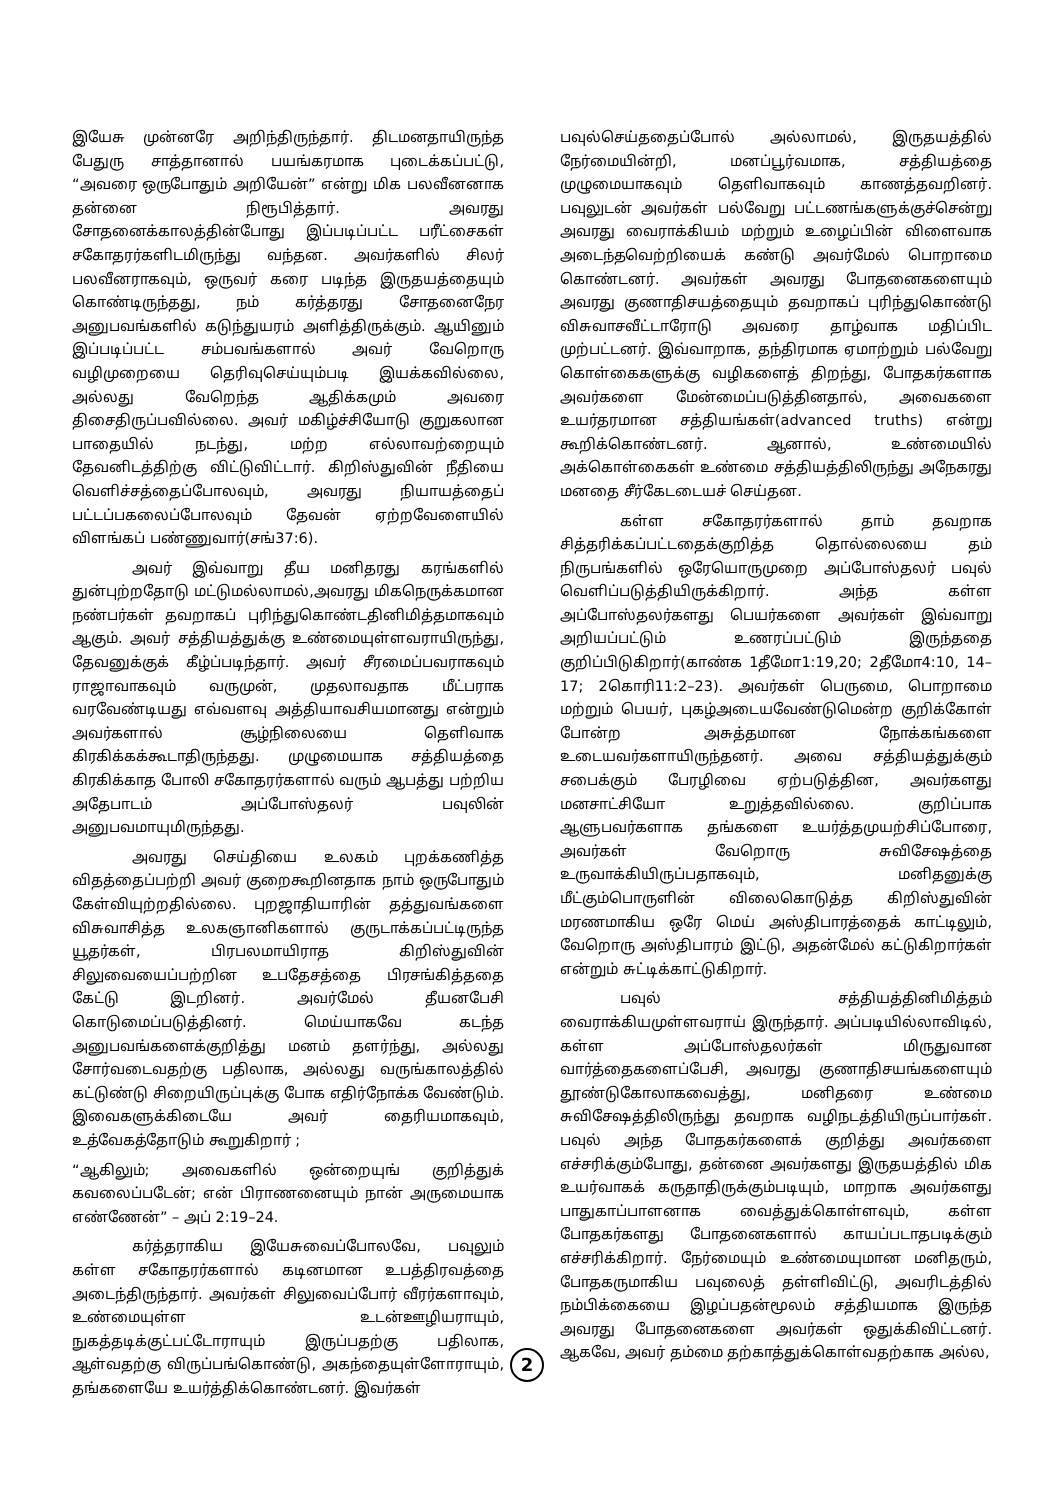இயேசு முன்னரே அறிந்திருந்தார். திடமனதாயிருந்த பேதுரு சாத்தானால் பயங்கரமாக புடைக்கப்பட்டு, “அவரை ஒருபோதும் அறியேன்” என்று மிக பலவீனனாக தன்னை நிரூபித்தார். அவரது சோதனைக்காலத்தின்போது இப்படிப்பட்ட பரீட்சைகள் சகோதரர்களிடமிருந்து வந்தன. அவர்களில் சிலர் பலவீனராகவும், ஒருவர் கரை படிந்த இருதயத்தையும் கொண்டிருந்தது, நம் கர்த்தரது சோதனைநேர அனுபவங்களில் கடுந்துயரம் அளித்திருக்கும். ஆயினும் இப்படிப்பட்ட சம்பவங்களால் அவர் வேறொரு வழிமுறையை தெரிவுசெய்யும்படி இயக்கவில்லை, அல்லது வேறெந்த ஆதிக்கமும் அவரை திசைதிருப்பவில்லை. அவர் மகிழ்ச்சியோடு குறுகலான பாதையில் நடந்து, மற்ற எல்லாவற்றையும் தேவனிடத்திற்கு விட்டுவிட்டார். கிறிஸ்துவின் நீதியை வெளிச்சத்தைப்போலவும், அவரது நியாயத்தைப் பட்டப்பகலைப்போலவும் தேவன் ஏற்றவேளையில் விளங்கப் பண்ணுவார்(சங்37:6).
அவர் இவ்வாறு தீய மனிதரது கரங்களில் துன்புற்றதோடு மட்டுமல்லாமல்,அவரது மிகநெருக்கமான நண்பர்கள் தவறாகப் புரிந்துகொண்டதினிமித்தமாகவும் ஆகும். அவர் சத்தியத்துக்கு உண்மையுள்ளவராயிருந்து, தேவனுக்குக் கீழ்ப்படிந்தார். அவர் சீரமைப்பவராகவும் ராஜாவாகவும் வருமுன், முதலாவதாக மீட்பராக வரவேண்டியது எவ்வளவு அத்தியாவசியமானது என்றும் அவர்களால் சூழ்நிலையை தெளிவாக கிரகிக்கக்கூடாதிருந்தது. முழுமையாக சத்தியத்தை கிரகிக்காத போலி சகோதரர்களால் வரும் ஆபத்து பற்றிய அதேபாடம் அப்போஸ்தலர் பவுலின் அனுபவமாயுமிருந்தது.
அவரது செய்தியை உலகம் புறக்கணித்த விதத்தைப்பற்றி அவர் குறைகூறினதாக நாம் ஒருபோதும் கேள்வியுற்றதில்லை. புறஜாதியாரின் தத்துவங்களை விசுவாசித்த உலகஞானிகளால் குருடாக்கப்பட்டிருந்த யூதர்கள், பிரபலமாயிராத கிறிஸ்துவின் சிலுவையைப்பற்றின உபதேசத்தை பிரசங்கித்ததை கேட்டு இடறினர். அவர்மேல் தீயனபேசி கொடுமைப்படுத்தினர். மெய்யாகவே கடந்த அனுபவங்களைக்குறித்து மனம் தளர்ந்து, அல்லது சோர்வடைவதற்கு பதிலாக, அல்லது வருங்காலத்தில் கட்டுண்டு சிறையிருப்புக்கு போக எதிர்நோக்க வேண்டும். இவைகளுக்கிடையே அவர் தைரியமாகவும், உத்வேகத்தோடும் கூறுகிறார் ;
“ஆகிலும்; அவைகளில் ஒன்றையுங் குறித்துக் கவலைப்படேன்; என் பிராணனையும் நான் அருமையாக எண்ணேன்” – அப் 2:19–24.
கர்த்தராகிய இயேசுவைப்போலவே, பவுலும் கள்ள சகோதரர்களால் கடினமான உபத்திரவத்தை அடைந்திருந்தார். அவர்கள் சிலுவைப்போர் வீரர்களாவும், உண்மையுள்ள உடன்ஊழியராயும், நுகத்தடிக்குட்பட்டோராயும் இருப்பதற்கு பதிலாக, ஆள்வதற்கு விருப்பங்கொண்டு, அகந்தையுள்ளோராயும், தங்களையே உயர்த்திக்கொண்டனர். இவர்கள்
பவுல்செய்ததைப்போல் அல்லாமல், இருதயத்தில் நேர்மையின்றி, மனப்பூர்வமாக, சத்தியத்தை முழுமையாகவும் தெளிவாகவும் காணத்தவறினர். பவுலுடன் அவர்கள் பல்வேறு பட்டணங்களுக்குச்சென்று அவரது வைராக்கியம் மற்றும் உழைப்பின் விளைவாக அடைந்தவெற்றியைக் கண்டு அவர்மேல் பொறாமை கொண்டனர். அவர்கள் அவரது போதனைகளையும் அவரது குணாதிசயத்தையும் தவறாகப் புரிந்துகொண்டு விசுவாசவீட்டாரோடு அவரை தாழ்வாக மதிப்பிட முற்பட்டனர். இவ்வாறாக, தந்திரமாக ஏமாற்றும் பல்வேறு கொள்கைகளுக்கு வழிகளைத் திறந்து, போதகர்களாக அவர்களை மேன்மைப்படுத்தினதால், அவைகளை உயர்தரமான சத்தியங்கள்(advanced truths) என்று கூறிக்கொண்டனர். ஆனால், உண்மையில் அக்கொள்கைகள் உண்மை சத்தியத்திலிருந்து அநேகரது மனதை சீர்கேடடையச் செய்தன.
கள்ள சகோதரர்களால் தாம் தவறாக சித்தரிக்கப்பட்டதைக்குறித்த தொல்லையை தம் நிருபங்களில் ஒரேயொருமுறை அப்போஸ்தலர் பவுல் வெளிப்படுத்தியிருக்கிறார். அந்த கள்ள அப்போஸ்தலர்களது பெயர்களை அவர்கள் இவ்வாறு அறியப்பட்டும் உணரப்பட்டும் இருந்ததை குறிப்பிடுகிறார்(காண்க 1தீமோ1:19,20; 2தீமோ4:10, 14–17; 2கொரி11:2–23). அவர்கள் பெருமை, பொறாமை மற்றும் பெயர், புகழ்அடையவேண்டுமென்ற குறிக்கோள் போன்ற அசுத்தமான நோக்கங்களை உடையவர்களாயிருந்தனர். அவை சத்தியத்துக்கும் சபைக்கும் பேரழிவை ஏற்படுத்தின, அவர்களது மனசாட்சியோ உறுத்தவில்லை. குறிப்பாக ஆளுபவர்களாக தங்களை உயர்த்தமுயற்சிப்போரை, அவர்கள் வேறொரு சுவிசேஷத்தை உருவாக்கியிருப்பதாகவும், மனிதனுக்கு மீட்கும்பொருளின் விலைகொடுத்த கிறிஸ்துவின் மரணமாகிய ஒரே மெய் அஸ்திபாரத்தைக் காட்டிலும், வேறொரு அஸ்திபாரம் இட்டு, அதன்மேல் கட்டுகிறார்கள் என்றும் சுட்டிக்காட்டுகிறார்.
பவுல் சத்தியத்தினிமித்தம் வைராக்கியமுள்ளவராய் இருந்தார். அப்படியில்லாவிடில், கள்ள அப்போஸ்தலர்கள் மிருதுவான வார்த்தைகளைப்பேசி, அவரது குணாதிசயங்களையும் தூண்டுகோலாகவைத்து, மனிதரை உண்மை சுவிசேஷத்திலிருந்து தவறாக வழிநடத்தியிருப்பார்கள். பவுல் அந்த போதகர்களைக் குறித்து அவர்களை எச்சரிக்கும்போது, தன்னை அவர்களது இருதயத்தில் மிக உயர்வாகக் கருதாதிருக்கும்படியும், மாறாக அவர்களது பாதுகாப்பாளனாக வைத்துக்கொள்ளவும், கள்ள போதகர்களது போதனைகளால் காயப்படாதபடிக்கும் எச்சரிக்கிறார். நேர்மையும் உண்மையுமான மனிதரும், போதகருமாகிய பவுலைத் தள்ளிவிட்டு, அவரிடத்தில் நம்பிக்கையை இழப்பதன்மூலம் சத்தியமாக இருந்த அவரது போதனைகளை அவர்கள் ஒதுக்கிவிட்டனர். ஆகவே, அவர் தம்மை தற்காத்துக்கொள்வதற்காக அல்ல,
2